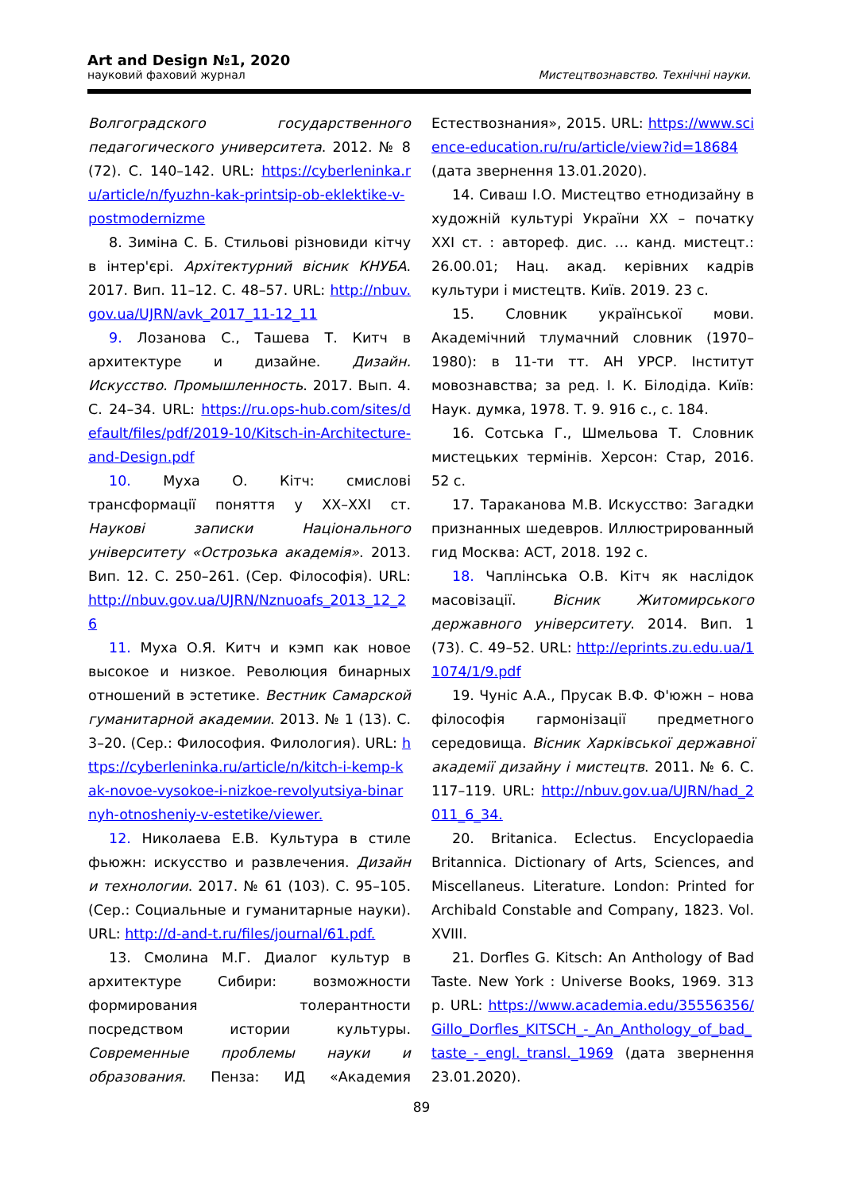Art and Design №1, 2020
науковий фаховий журнал Мистецтвознавство. Технічні науки.
Волгоградского государственного педагогического университета. 2012. № 8 (72). С. 140–142. URL: https://cyberleninka.ru/article/n/fyuzhn-kak-printsip-ob-eklektike-v-postmodernizme
8. Зиміна С. Б. Стильові різновиди кітчу в інтер'єрі. Архітектурний вісник КНУБА. 2017. Вип. 11–12. С. 48–57. URL: http://nbuv.gov.ua/UJRN/avk_2017_11-12_11
9. Лозанова С., Ташева Т. Китч в архитектуре и дизайне. Дизайн. Искусство. Промышленность. 2017. Вып. 4. С. 24–34. URL: https://ru.ops-hub.com/sites/default/files/pdf/2019-10/Kitsch-in-Architecture-and-Design.pdf
10. Муха О. Кітч: смислові трансформації поняття у XX–XXI ст. Наукові записки Національного університету «Острозька академія». 2013. Вип. 12. С. 250–261. (Сер. Філософія). URL: http://nbuv.gov.ua/UJRN/Nznuoafs_2013_12_26
11. Муха О.Я. Китч и кэмп как новое высокое и низкое. Революция бинарных отношений в эстетике. Вестник Самарской гуманитарной академии. 2013. № 1 (13). С. 3–20. (Сер.: Философия. Филология). URL: https://cyberleninka.ru/article/n/kitch-i-kemp-kak-novoe-vysokoe-i-nizkoe-revolyutsiya-binarnyh-otnosheniy-v-estetike/viewer.
12. Николаева Е.В. Культура в стиле фьюжн: искусство и развлечения. Дизайн и технологии. 2017. № 61 (103). С. 95–105. (Сер.: Социальные и гуманитарные науки). URL: http://d-and-t.ru/files/journal/61.pdf.
13. Смолина М.Г. Диалог культур в архитектуре Сибири: возможности формирования толерантности посредством истории культуры. Современные проблемы науки и образования. Пенза: ИД «Академия Естествознания», 2015. URL: https://www.science-education.ru/ru/article/view?id=18684 (дата звернення 13.01.2020).
14. Сиваш І.О. Мистецтво етнодизайну в художній культурі України XX – початку XXI ст. : автореф. дис. … канд. мистецт.: 26.00.01; Нац. акад. керівних кадрів культури і мистецтв. Київ. 2019. 23 с.
15. Словник української мови. Академічний тлумачний словник (1970–1980): в 11-ти тт. АН УРСР. Інститут мовознавства; за ред. І. К. Білодіда. Київ: Наук. думка, 1978. Т. 9. 916 с., с. 184.
16. Сотська Г., Шмельова Т. Словник мистецьких термінів. Херсон: Стар, 2016. 52 с.
17. Тараканова М.В. Искусство: Загадки признанных шедевров. Иллюстрированный гид Москва: АСТ, 2018. 192 с.
18. Чаплінська О.В. Кітч як наслідок масовізації. Вісник Житомирського державного університету. 2014. Вип. 1 (73). С. 49–52. URL: http://eprints.zu.edu.ua/11074/1/9.pdf
19. Чуніс А.А., Прусак В.Ф. Ф'южн – нова філософія гармонізації предметного середовища. Вісник Харківської державної академії дизайну і мистецтв. 2011. № 6. С. 117–119. URL: http://nbuv.gov.ua/UJRN/had_2011_6_34.
20. Britanica. Eclectus. Encyclopaedia Britannica. Dictionary of Arts, Sciences, and Miscellaneus. Literature. London: Printed for Archibald Constable and Company, 1823. Vol. XVIII.
21. Dorfles G. Kitsch: An Anthology of Bad Taste. New York : Universe Books, 1969. 313 p. URL: https://www.academia.edu/35556356/Gillo_Dorfles_KITSCH_-_An_Anthology_of_bad_taste_-_engl._transl._1969 (дата звернення 23.01.2020).
89